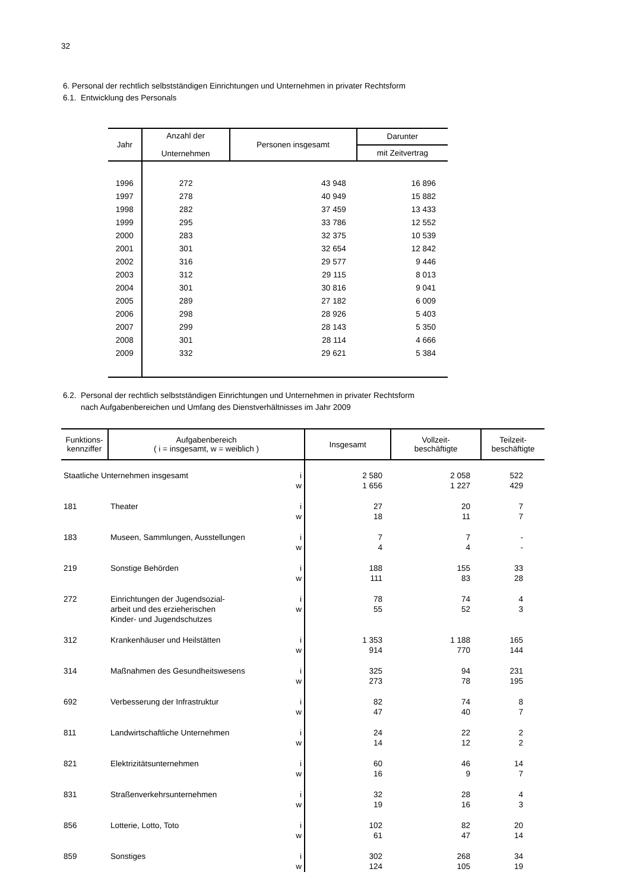32
6. Personal der rechtlich selbstständigen Einrichtungen und Unternehmen in privater Rechtsform
6.1. Entwicklung des Personals
| Jahr | Anzahl der Unternehmen | Personen insgesamt | Darunter |
| --- | --- | --- | --- |
| | | | mit Zeitvertrag |
| 1996 | 272 | 43 948 | 16 896 |
| 1997 | 278 | 40 949 | 15 882 |
| 1998 | 282 | 37 459 | 13 433 |
| 1999 | 295 | 33 786 | 12 552 |
| 2000 | 283 | 32 375 | 10 539 |
| 2001 | 301 | 32 654 | 12 842 |
| 2002 | 316 | 29 577 | 9 446 |
| 2003 | 312 | 29 115 | 8 013 |
| 2004 | 301 | 30 816 | 9 041 |
| 2005 | 289 | 27 182 | 6 009 |
| 2006 | 298 | 28 926 | 5 403 |
| 2007 | 299 | 28 143 | 5 350 |
| 2008 | 301 | 28 114 | 4 666 |
| 2009 | 332 | 29 621 | 5 384 |
6.2. Personal der rechtlich selbstständigen Einrichtungen und Unternehmen in privater Rechtsform
nach Aufgabenbereichen und Umfang des Dienstverhältnisses im Jahr 2009
| Funktions- kennziffer | Aufgabenbereich ( i = insgesamt, w = weiblich ) | | Insgesamt | Vollzeit- beschäftigte | Teilzeit- beschäftigte |
| --- | --- | --- | --- | --- | --- |
| Staatliche Unternehmen insgesamt | | i w | 2 580 1 656 | 2 058 1 227 | 522 429 |
| 181 | Theater | i w | 27 18 | 20 11 | 7 7 |
| 183 | Museen, Sammlungen, Ausstellungen | i w | 7 4 | 7 4 | - - |
| 219 | Sonstige Behörden | i w | 188 111 | 155 83 | 33 28 |
| 272 | Einrichtungen der Jugendsozial- arbeit und des erzieherischen Kinder- und Jugendschutzes | i w | 78 55 | 74 52 | 4 3 |
| 312 | Krankenhäuser und Heilstätten | i w | 1 353 914 | 1 188 770 | 165 144 |
| 314 | Maßnahmen des Gesundheitswesens | i w | 325 273 | 94 78 | 231 195 |
| 692 | Verbesserung der Infrastruktur | i w | 82 47 | 74 40 | 8 7 |
| 811 | Landwirtschaftliche Unternehmen | i w | 24 14 | 22 12 | 2 2 |
| 821 | Elektrizitätsunternehmen | i w | 60 16 | 46 9 | 14 7 |
| 831 | Straßenverkehrsunternehmen | i w | 32 19 | 28 16 | 4 3 |
| 856 | Lotterie, Lotto, Toto | i w | 102 61 | 82 47 | 20 14 |
| 859 | Sonstiges | i w | 302 124 | 268 105 | 34 19 |